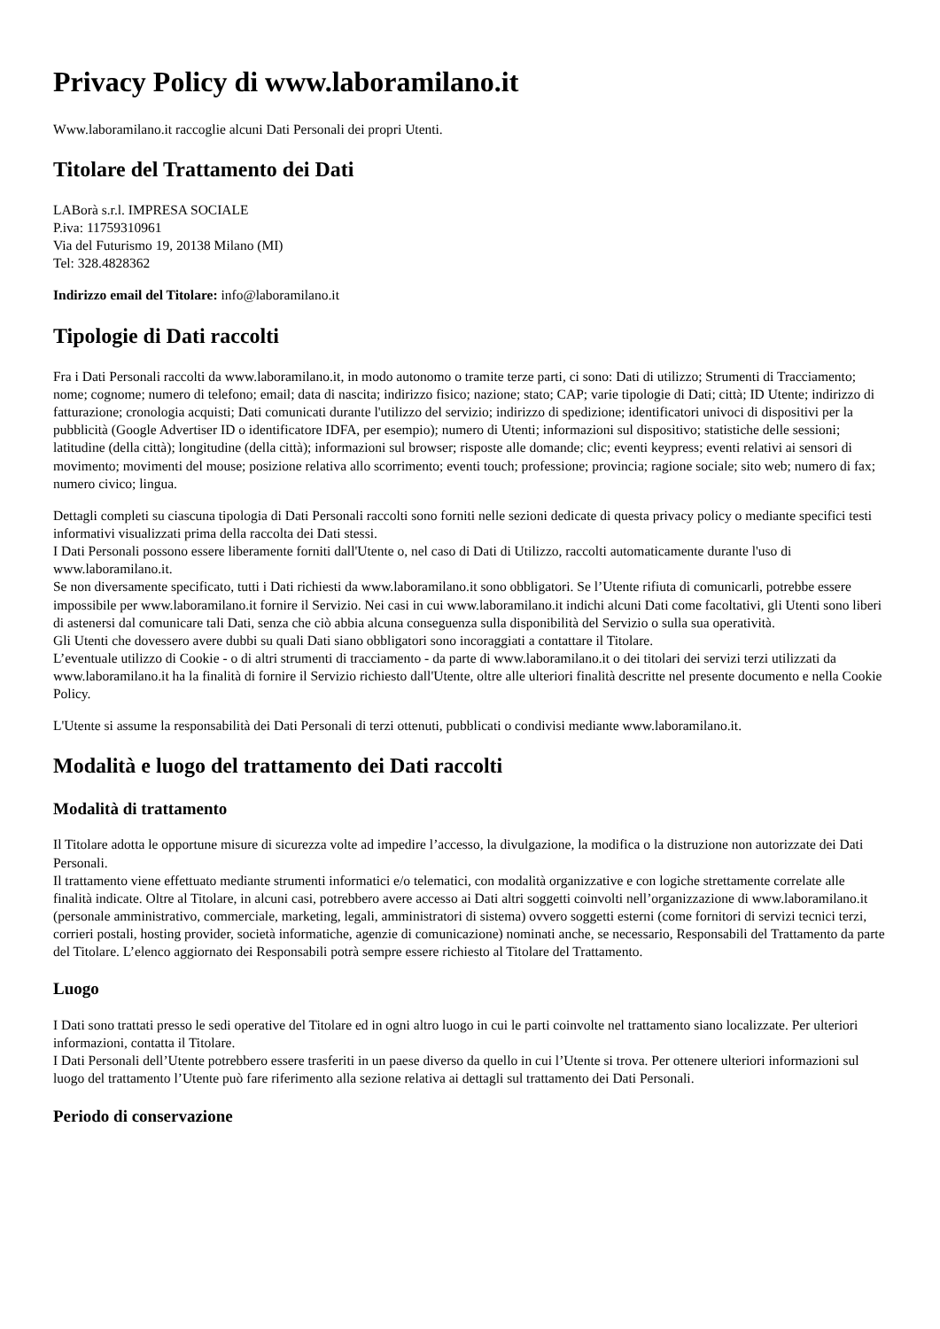Privacy Policy di www.laboramilano.it
Www.laboramilano.it raccoglie alcuni Dati Personali dei propri Utenti.
Titolare del Trattamento dei Dati
LABorà s.r.l. IMPRESA SOCIALE
P.iva: 11759310961
Via del Futurismo 19, 20138 Milano (MI)
Tel: 328.4828362
Indirizzo email del Titolare: info@laboramilano.it
Tipologie di Dati raccolti
Fra i Dati Personali raccolti da www.laboramilano.it, in modo autonomo o tramite terze parti, ci sono: Dati di utilizzo; Strumenti di Tracciamento; nome; cognome; numero di telefono; email; data di nascita; indirizzo fisico; nazione; stato; CAP; varie tipologie di Dati; città; ID Utente; indirizzo di fatturazione; cronologia acquisti; Dati comunicati durante l'utilizzo del servizio; indirizzo di spedizione; identificatori univoci di dispositivi per la pubblicità (Google Advertiser ID o identificatore IDFA, per esempio); numero di Utenti; informazioni sul dispositivo; statistiche delle sessioni; latitudine (della città); longitudine (della città); informazioni sul browser; risposte alle domande; clic; eventi keypress; eventi relativi ai sensori di movimento; movimenti del mouse; posizione relativa allo scorrimento; eventi touch; professione; provincia; ragione sociale; sito web; numero di fax; numero civico; lingua.
Dettagli completi su ciascuna tipologia di Dati Personali raccolti sono forniti nelle sezioni dedicate di questa privacy policy o mediante specifici testi informativi visualizzati prima della raccolta dei Dati stessi.
I Dati Personali possono essere liberamente forniti dall'Utente o, nel caso di Dati di Utilizzo, raccolti automaticamente durante l'uso di www.laboramilano.it.
Se non diversamente specificato, tutti i Dati richiesti da www.laboramilano.it sono obbligatori. Se l’Utente rifiuta di comunicarli, potrebbe essere impossibile per www.laboramilano.it fornire il Servizio. Nei casi in cui www.laboramilano.it indichi alcuni Dati come facoltativi, gli Utenti sono liberi di astenersi dal comunicare tali Dati, senza che ciò abbia alcuna conseguenza sulla disponibilità del Servizio o sulla sua operatività.
Gli Utenti che dovessero avere dubbi su quali Dati siano obbligatori sono incoraggiati a contattare il Titolare.
L’eventuale utilizzo di Cookie - o di altri strumenti di tracciamento - da parte di www.laboramilano.it o dei titolari dei servizi terzi utilizzati da www.laboramilano.it ha la finalità di fornire il Servizio richiesto dall'Utente, oltre alle ulteriori finalità descritte nel presente documento e nella Cookie Policy.
L'Utente si assume la responsabilità dei Dati Personali di terzi ottenuti, pubblicati o condivisi mediante www.laboramilano.it.
Modalità e luogo del trattamento dei Dati raccolti
Modalità di trattamento
Il Titolare adotta le opportune misure di sicurezza volte ad impedire l’accesso, la divulgazione, la modifica o la distruzione non autorizzate dei Dati Personali.
Il trattamento viene effettuato mediante strumenti informatici e/o telematici, con modalità organizzative e con logiche strettamente correlate alle finalità indicate. Oltre al Titolare, in alcuni casi, potrebbero avere accesso ai Dati altri soggetti coinvolti nell’organizzazione di www.laboramilano.it (personale amministrativo, commerciale, marketing, legali, amministratori di sistema) ovvero soggetti esterni (come fornitori di servizi tecnici terzi, corrieri postali, hosting provider, società informatiche, agenzie di comunicazione) nominati anche, se necessario, Responsabili del Trattamento da parte del Titolare. L’elenco aggiornato dei Responsabili potrà sempre essere richiesto al Titolare del Trattamento.
Luogo
I Dati sono trattati presso le sedi operative del Titolare ed in ogni altro luogo in cui le parti coinvolte nel trattamento siano localizzate. Per ulteriori informazioni, contatta il Titolare.
I Dati Personali dell’Utente potrebbero essere trasferiti in un paese diverso da quello in cui l’Utente si trova. Per ottenere ulteriori informazioni sul luogo del trattamento l’Utente può fare riferimento alla sezione relativa ai dettagli sul trattamento dei Dati Personali.
Periodo di conservazione